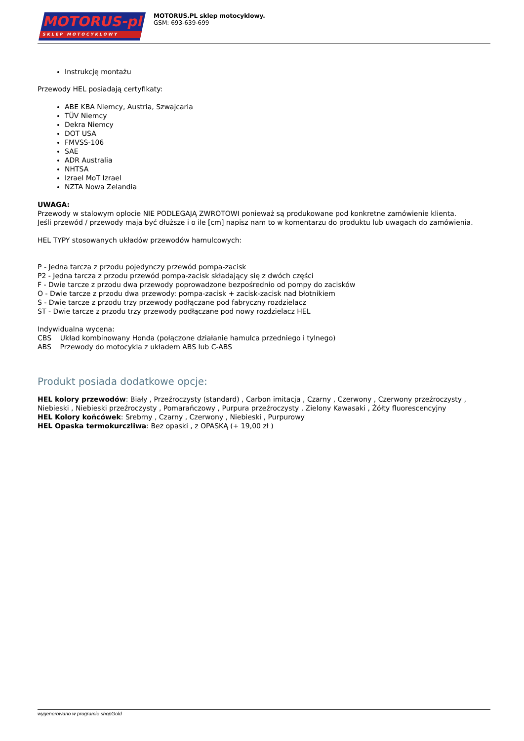MOTORUS-pl
SKLEP MOTOCYKLOWY
MOTORUS.PL sklep motocyklowy.
GSM: 693-639-699
Instrukcję montażu
Przewody HEL posiadają certyfikaty:
ABE KBA Niemcy, Austria, Szwajcaria
TÜV Niemcy
Dekra Niemcy
DOT USA
FMVSS-106
SAE
ADR Australia
NHTSA
Izrael MoT Izrael
NZTA Nowa Zelandia
UWAGA:
Przewody w stalowym oplocie NIE PODLEGAJĄ ZWROTOWI ponieważ są produkowane pod konkretne zamówienie klienta.
Jeśli przewód / przewody maja być dłuższe i o ile [cm] napisz nam to w komentarzu do produktu lub uwagach do zamówienia.
HEL TYPY stosowanych układów przewodów hamulcowych:
P - Jedna tarcza z przodu pojedynczy przewód pompa-zacisk
P2 - Jedna tarcza z przodu przewód pompa-zacisk składający się z dwóch części
F - Dwie tarcze z przodu dwa przewody poprowadzone bezpośrednio od pompy do zacisków
O - Dwie tarcze z przodu dwa przewody: pompa-zacisk + zacisk-zacisk nad błotnikiem
S - Dwie tarcze z przodu trzy przewody podłączane pod fabryczny rozdzielacz
ST - Dwie tarcze z przodu trzy przewody podłączane pod nowy rozdzielacz HEL
Indywidualna wycena:
CBS Układ kombinowany Honda (połączone działanie hamulca przedniego i tylnego)
ABS Przewody do motocykla z układem ABS lub C-ABS
Produkt posiada dodatkowe opcje:
HEL kolory przewodów: Biały , Przeźroczysty (standard) , Carbon imitacja , Czarny , Czerwony , Czerwony przeźroczysty , Niebieski , Niebieski przeźroczysty , Pomarańczowy , Purpura przeźroczysty , Zielony Kawasaki , Żółty fluorescencyjny
HEL Kolory końcówek: Srebrny , Czarny , Czerwony , Niebieski , Purpurowy
HEL Opaska termokurczliwa: Bez opaski , z OPASKĄ (+ 19,00 zł )
wygenerowano w programie shopGold